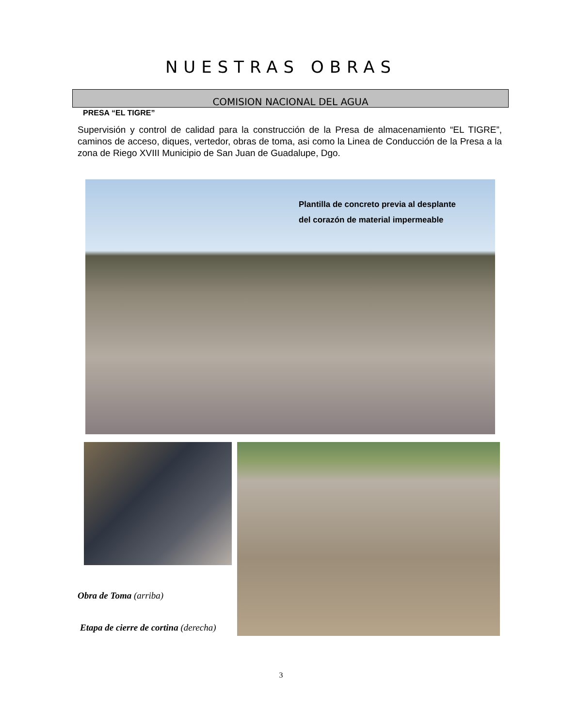NUESTRAS OBRAS
COMISION NACIONAL DEL AGUA
PRESA “EL TIGRE”
Supervisión y control de calidad para la construcción de la Presa de almacenamiento “EL TIGRE”, caminos de acceso, diques, vertedor, obras de toma, asi como la Linea de Conducción de la Presa a la zona de Riego XVIII Municipio de San Juan de Guadalupe, Dgo.
Plantilla de concreto previa al desplante
del corazón de material impermeable
Obra de Toma (arriba)
Etapa de cierre de cortina (derecha)
3